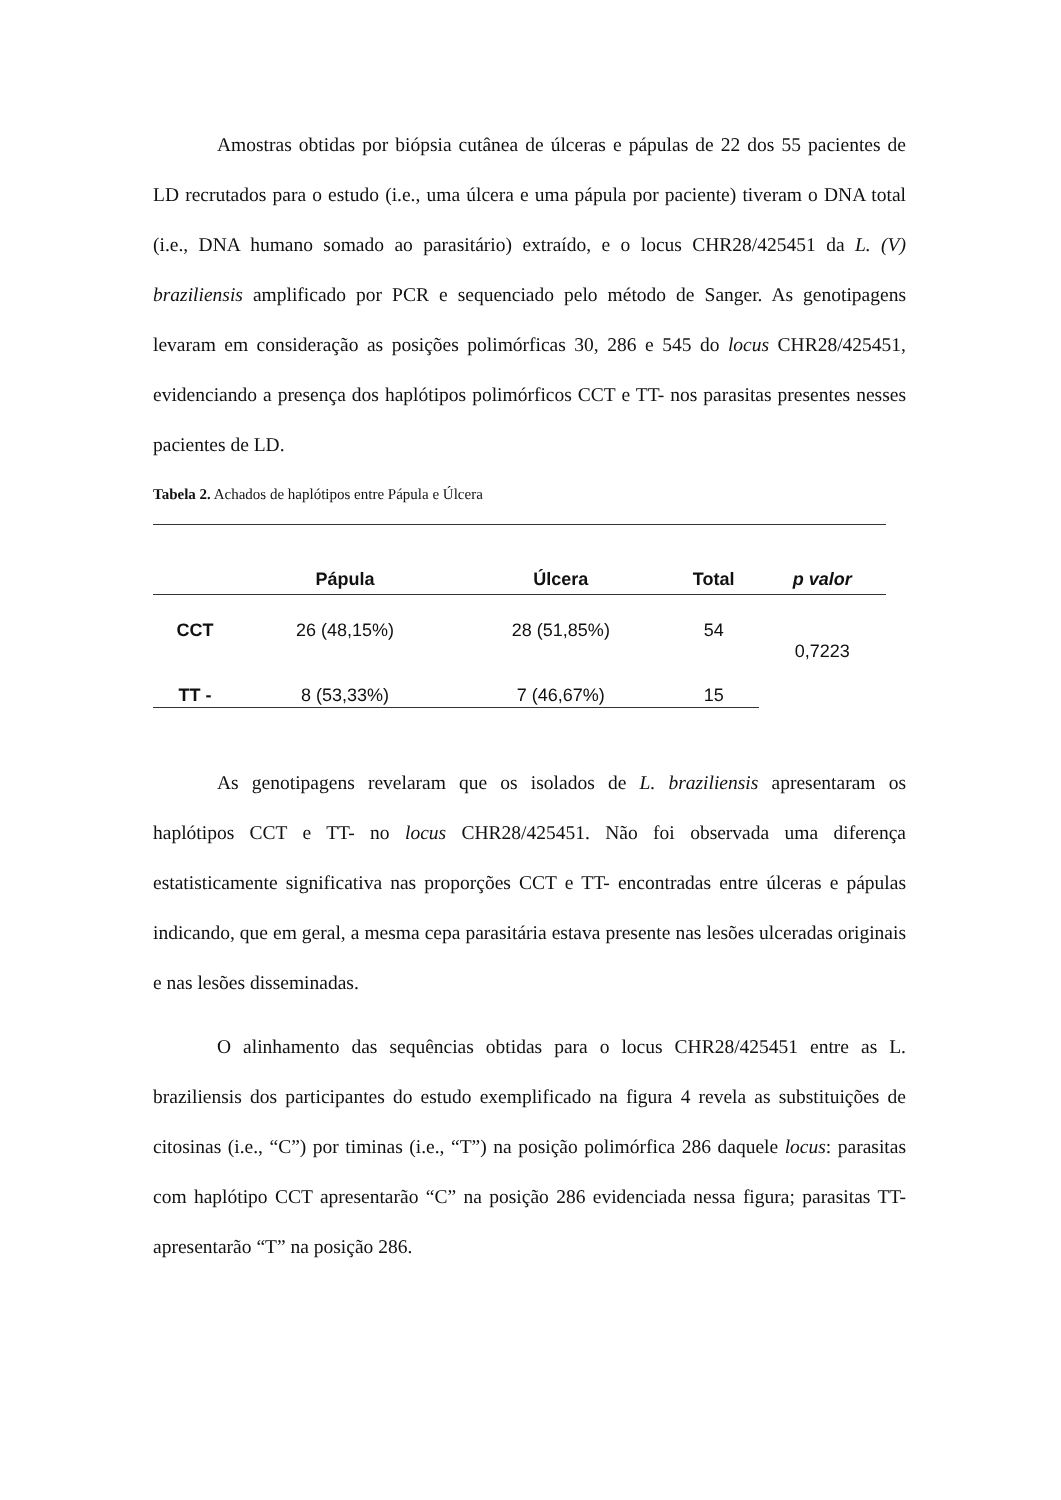Amostras obtidas por biópsia cutânea de úlceras e pápulas de 22 dos 55 pacientes de LD recrutados para o estudo (i.e., uma úlcera e uma pápula por paciente) tiveram o DNA total (i.e., DNA humano somado ao parasitário) extraído, e o locus CHR28/425451 da L. (V) braziliensis amplificado por PCR e sequenciado pelo método de Sanger. As genotipagens levaram em consideração as posições polimórficas 30, 286 e 545 do locus CHR28/425451, evidenciando a presença dos haplótipos polimórficos CCT e TT- nos parasitas presentes nesses pacientes de LD.
Tabela 2. Achados de haplótipos entre Pápula e Úlcera
| | Pápula | Úlcera | Total | p valor |
| --- | --- | --- | --- | --- |
| CCT | 26 (48,15%) | 28 (51,85%) | 54 | 0,7223 |
| TT - | 8 (53,33%) | 7 (46,67%) | 15 | |
As genotipagens revelaram que os isolados de L. braziliensis apresentaram os haplótipos CCT e TT- no locus CHR28/425451. Não foi observada uma diferença estatisticamente significativa nas proporções CCT e TT- encontradas entre úlceras e pápulas indicando, que em geral, a mesma cepa parasitária estava presente nas lesões ulceradas originais e nas lesões disseminadas.
O alinhamento das sequências obtidas para o locus CHR28/425451 entre as L. braziliensis dos participantes do estudo exemplificado na figura 4 revela as substituições de citosinas (i.e., “C”) por timinas (i.e., “T”) na posição polimórfica 286 daquele locus: parasitas com haplótipo CCT apresentarão “C” na posição 286 evidenciada nessa figura; parasitas TT- apresentarão “T” na posição 286.